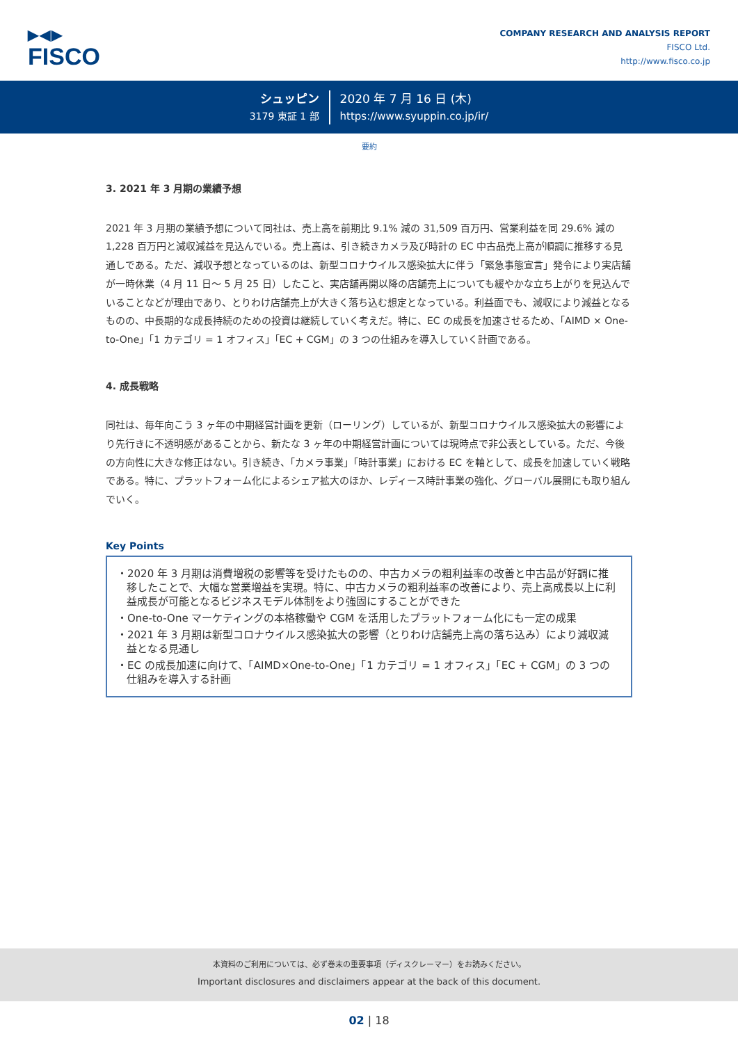▶◀▶
FISCO
COMPANY RESEARCH AND ANALYSIS REPORT
FISCO Ltd.
http://www.fisco.co.jp
シュッピン
3179 東証 1 部
2020 年 7 月 16 日 (木)
https://www.syuppin.co.jp/ir/
要約
3. 2021 年 3 月期の業績予想
2021 年 3 月期の業績予想について同社は、売上高を前期比 9.1% 減の 31,509 百万円、営業利益を同 29.6% 減の 1,228 百万円と減収減益を見込んでいる。売上高は、引き続きカメラ及び時計の EC 中古品売上高が順調に推移する見通しである。ただ、減収予想となっているのは、新型コロナウイルス感染拡大に伴う「緊急事態宣言」発令により実店舗が一時休業（4 月 11 日～ 5 月 25 日）したこと、実店舗再開以降の店舗売上についても緩やかな立ち上がりを見込んでいることなどが理由であり、とりわけ店舗売上が大きく落ち込む想定となっている。利益面でも、減収により減益となるものの、中長期的な成長持続のための投資は継続していく考えだ。特に、EC の成長を加速させるため、「AIMD × One-to-One」「1 カテゴリ = 1 オフィス」「EC + CGM」の 3 つの仕組みを導入していく計画である。
4. 成長戦略
同社は、毎年向こう 3 ヶ年の中期経営計画を更新（ローリング）しているが、新型コロナウイルス感染拡大の影響により先行きに不透明感があることから、新たな 3 ヶ年の中期経営計画については現時点で非公表としている。ただ、今後の方向性に大きな修正はない。引き続き、「カメラ事業」「時計事業」における EC を軸として、成長を加速していく戦略である。特に、プラットフォーム化によるシェア拡大のほか、レディース時計事業の強化、グローバル展開にも取り組んでいく。
Key Points
・2020 年 3 月期は消費増税の影響等を受けたものの、中古カメラの粗利益率の改善と中古品が好調に推移したことで、大幅な営業増益を実現。特に、中古カメラの粗利益率の改善により、売上高成長以上に利益成長が可能となるビジネスモデル体制をより強固にすることができた
・One-to-One マーケティングの本格稼働や CGM を活用したプラットフォーム化にも一定の成果
・2021 年 3 月期は新型コロナウイルス感染拡大の影響（とりわけ店舗売上高の落ち込み）により減収減益となる見通し
・EC の成長加速に向けて、「AIMD×One-to-One」「1 カテゴリ = 1 オフィス」「EC + CGM」の 3 つの仕組みを導入する計画
本資料のご利用については、必ず巻末の重要事項（ディスクレーマー）をお読みください。
Important disclosures and disclaimers appear at the back of this document.
02 | 18